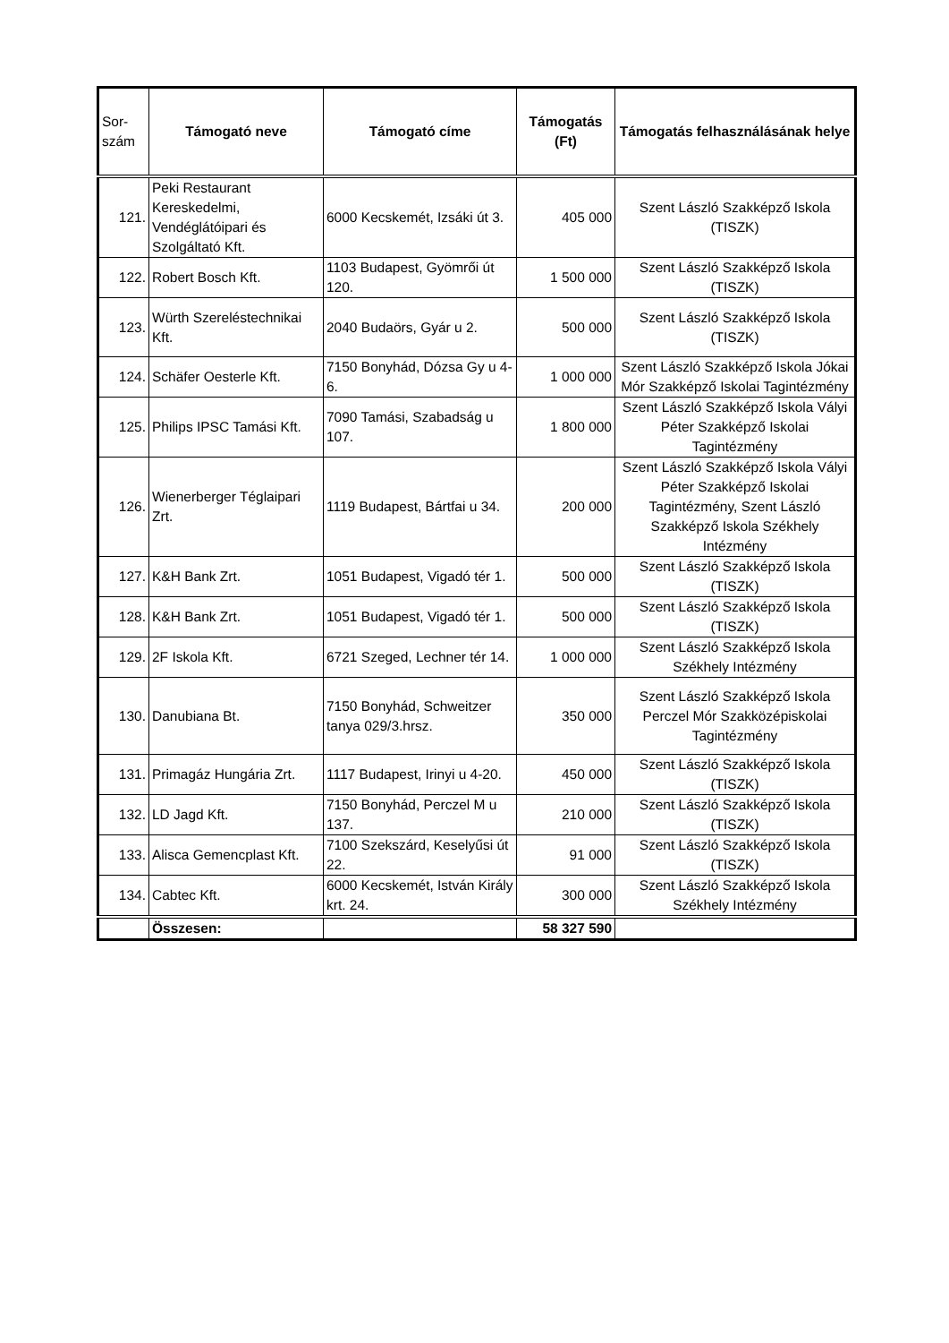| Sor- szám | Támogató neve | Támogató címe | Támogatás (Ft) | Támogatás felhasználásának helye |
| --- | --- | --- | --- | --- |
| 121. | Peki Restaurant Kereskedelmi, Vendéglátóipari és Szolgáltató Kft. | 6000 Kecskemét, Izsáki út 3. | 405 000 | Szent László Szakképző Iskola (TISZK) |
| 122. | Robert Bosch Kft. | 1103 Budapest, Gyömrői út 120. | 1 500 000 | Szent László Szakképző Iskola (TISZK) |
| 123. | Würth Szereléstechnikai Kft. | 2040 Budaörs, Gyár u 2. | 500 000 | Szent László Szakképző Iskola (TISZK) |
| 124. | Schäfer Oesterle Kft. | 7150 Bonyhád, Dózsa Gy u 4-6. | 1 000 000 | Szent László Szakképző Iskola Jókai Mór Szakképző Iskolai Tagintézmény |
| 125. | Philips IPSC Tamási Kft. | 7090 Tamási, Szabadság u 107. | 1 800 000 | Szent László Szakképző Iskola Vályi Péter Szakképző Iskolai Tagintézmény |
| 126. | Wienerberger Téglaipari Zrt. | 1119 Budapest, Bártfai u 34. | 200 000 | Szent László Szakképző Iskola Vályi Péter Szakképző Iskolai Tagintézmény, Szent László Szakképző Iskola Székhely Intézmény |
| 127. | K&H Bank Zrt. | 1051 Budapest, Vigadó tér 1. | 500 000 | Szent László Szakképző Iskola (TISZK) |
| 128. | K&H Bank Zrt. | 1051 Budapest, Vigadó tér 1. | 500 000 | Szent László Szakképző Iskola (TISZK) |
| 129. | 2F Iskola Kft. | 6721 Szeged, Lechner tér 14. | 1 000 000 | Szent László Szakképző Iskola Székhely Intézmény |
| 130. | Danubiana Bt. | 7150 Bonyhád, Schweitzer tanya 029/3.hrsz. | 350 000 | Szent László Szakképző Iskola Perczel Mór Szakközépiskolai Tagintézmény |
| 131. | Primagáz Hungária Zrt. | 1117 Budapest, Irinyi u 4-20. | 450 000 | Szent László Szakképző Iskola (TISZK) |
| 132. | LD Jagd Kft. | 7150 Bonyhád, Perczel M u 137. | 210 000 | Szent László Szakképző Iskola (TISZK) |
| 133. | Alisca Gemencplast Kft. | 7100 Szekszárd, Keselyűsi út 22. | 91 000 | Szent László Szakképző Iskola (TISZK) |
| 134. | Cabtec Kft. | 6000 Kecskemét, István Király krt. 24. | 300 000 | Szent László Szakképző Iskola Székhely Intézmény |
| | Összesen: | | 58 327 590 | |